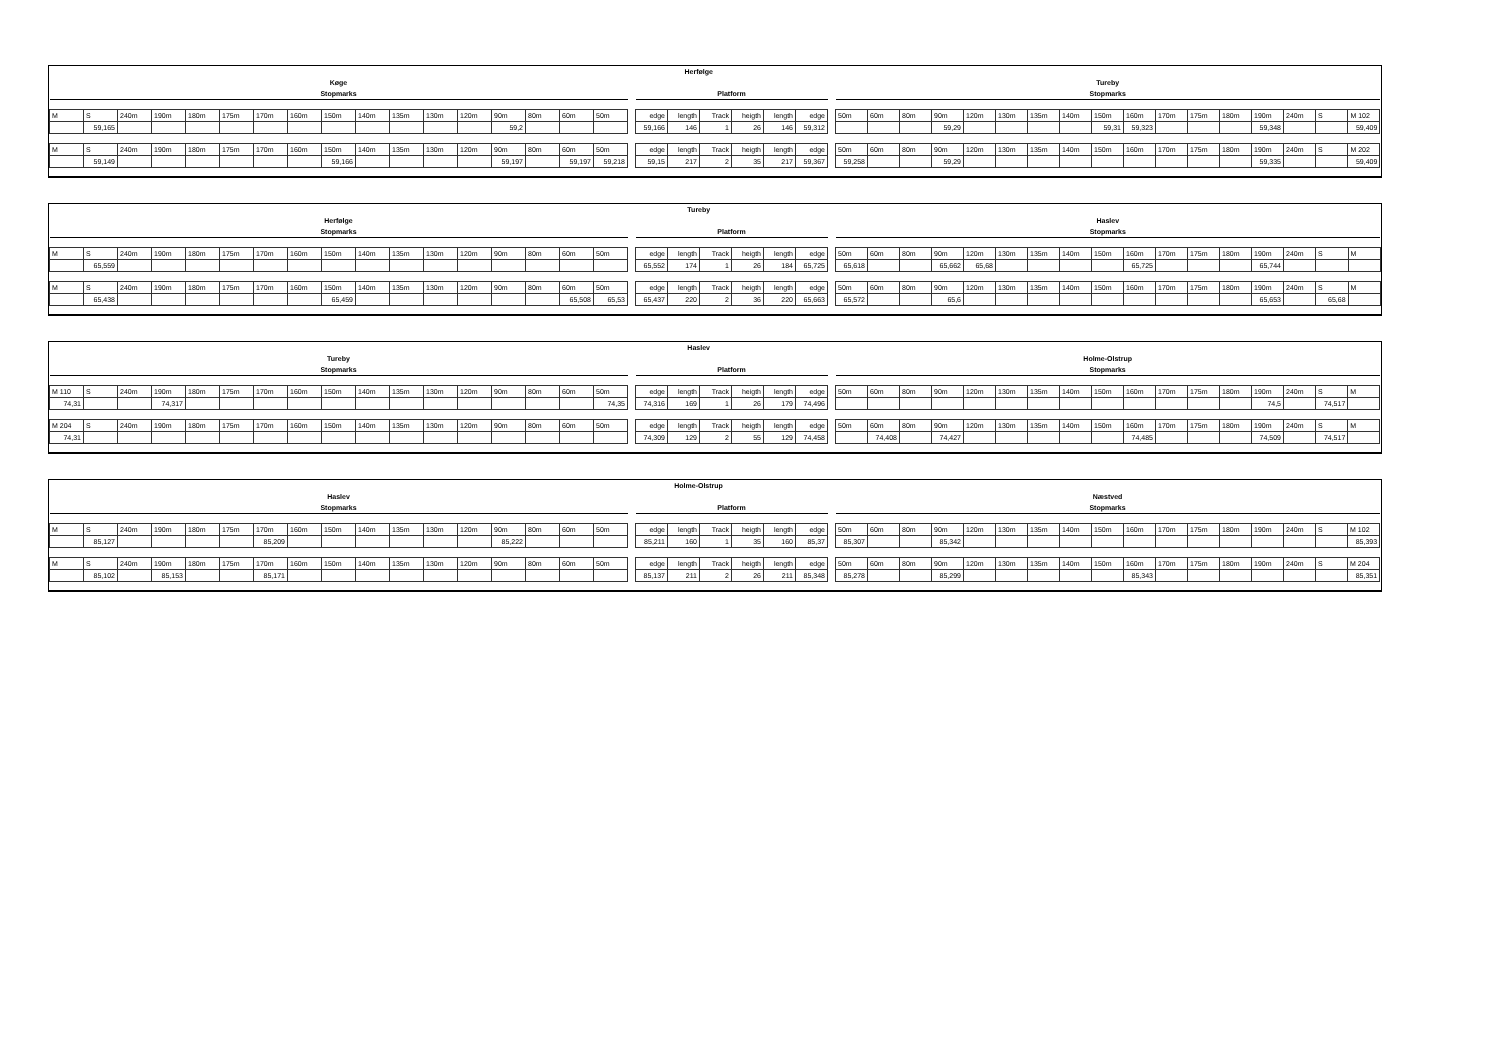| Herfølge | | | | | | | | | | | | | | | | | | | | | | | | | | | | | | | | | | | | | | | | | |
| Køge | | | | | | | | | | | | | | | | | | | | | | | | | Tureby | | | | | | | | | | | | | | | | |
| Stopmarks | | | | | | | | | | | | | | | | | | Platform | | | | | | | Stopmarks | | | | | | | | | | | | | | | | |
| M | S | 240m | 190m | 180m | 175m | 170m | 160m | 150m | 140m | 135m | 130m | 120m | 90m | 80m | 60m | 50m | | edge | length | Track | heigth | length | edge | | 50m | 60m | 80m | 90m | 120m | 130m | 135m | 140m | 150m | 160m | 170m | 175m | 180m | 190m | 240m | S | M 102 |
| | 59,165 | | | | | | | | | | | | 59,2 | | | | | 59,166 | 146 | 1 | 26 | 146 | 59,312 | | | | | 59,29 | | | | | 59,31 | 59,323 | | | | 59,348 | | | 59,409 |
| M | S | 240m | 190m | 180m | 175m | 170m | 160m | 150m | 140m | 135m | 130m | 120m | 90m | 80m | 60m | 50m | | edge | length | Track | heigth | length | edge | | 50m | 60m | 80m | 90m | 120m | 130m | 135m | 140m | 150m | 160m | 170m | 175m | 180m | 190m | 240m | S | M 202 |
| | 59,149 | | | | | | | 59,166 | | | | | 59,197 | | 59,197 | 59,218 | | 59,15 | 217 | 2 | 35 | 217 | 59,367 | | 59,258 | | | 59,29 | | | | | | | | | | 59,335 | | | 59,409 |
| Tureby | | | | | | | | | | | | | | | | | | | | | | | | | | | | | | | | | | | | | | | | | |
| Herfølge | | | | | | | | | | | | | | | | | | | | | | | | | Haslev | | | | | | | | | | | | | | | | |
| Stopmarks | | | | | | | | | | | | | | | | | | Platform | | | | | | | Stopmarks | | | | | | | | | | | | | | | | |
| M | S | 240m | 190m | 180m | 175m | 170m | 160m | 150m | 140m | 135m | 130m | 120m | 90m | 80m | 60m | 50m | | edge | length | Track | heigth | length | edge | | 50m | 60m | 80m | 90m | 120m | 130m | 135m | 140m | 150m | 160m | 170m | 175m | 180m | 190m | 240m | S | M |
| | 65,559 | | | | | | | | | | | | | | | | | 65,552 | 174 | 1 | 26 | 184 | 65,725 | | 65,618 | | | 65,662 | 65,68 | | | | | 65,725 | | | | 65,744 | | | |
| M | S | 240m | 190m | 180m | 175m | 170m | 160m | 150m | 140m | 135m | 130m | 120m | 90m | 80m | 60m | 50m | | edge | length | Track | heigth | length | edge | | 50m | 60m | 80m | 90m | 120m | 130m | 135m | 140m | 150m | 160m | 170m | 175m | 180m | 190m | 240m | S | M |
| | 65,438 | | | | | | | 65,459 | | | | | | | 65,508 | 65,53 | | 65,437 | 220 | 2 | 36 | 220 | 65,663 | | 65,572 | | | 65,6 | | | | | | | | | | 65,653 | | 65,68 | |
| Haslev | | | | | | | | | | | | | | | | | | | | | | | | | | | | | | | | | | | | | | | | | |
| Tureby | | | | | | | | | | | | | | | | | | | | | | | | | Holme-Olstrup | | | | | | | | | | | | | | | | |
| Stopmarks | | | | | | | | | | | | | | | | | | Platform | | | | | | | Stopmarks | | | | | | | | | | | | | | | | |
| M 110 | S | 240m | 190m | 180m | 175m | 170m | 160m | 150m | 140m | 135m | 130m | 120m | 90m | 80m | 60m | 50m | | edge | length | Track | heigth | length | edge | | 50m | 60m | 80m | 90m | 120m | 130m | 135m | 140m | 150m | 160m | 170m | 175m | 180m | 190m | 240m | S | M |
| 74,31 | | | 74,317 | | | | | | | | | | | | | 74,35 | | 74,316 | 169 | 1 | 26 | 179 | 74,496 | | | | | | | | | | | | | | | 74,5 | | 74,517 | |
| M 204 | S | 240m | 190m | 180m | 175m | 170m | 160m | 150m | 140m | 135m | 130m | 120m | 90m | 80m | 60m | 50m | | edge | length | Track | heigth | length | edge | | 50m | 60m | 80m | 90m | 120m | 130m | 135m | 140m | 150m | 160m | 170m | 175m | 180m | 190m | 240m | S | M |
| 74,31 | | | | | | | | | | | | | | | | | | 74,309 | 129 | 2 | 55 | 129 | 74,458 | | | 74,408 | | 74,427 | | | | | | 74,485 | | | | 74,509 | | 74,517 | |
| Holme-Olstrup | | | | | | | | | | | | | | | | | | | | | | | | | | | | | | | | | | | | | | | | | |
| Haslev | | | | | | | | | | | | | | | | | | | | | | | | | Næstved | | | | | | | | | | | | | | | | |
| Stopmarks | | | | | | | | | | | | | | | | | | Platform | | | | | | | Stopmarks | | | | | | | | | | | | | | | | |
| M | S | 240m | 190m | 180m | 175m | 170m | 160m | 150m | 140m | 135m | 130m | 120m | 90m | 80m | 60m | 50m | | edge | length | Track | heigth | length | edge | | 50m | 60m | 80m | 90m | 120m | 130m | 135m | 140m | 150m | 160m | 170m | 175m | 180m | 190m | 240m | S | M 102 |
| | 85,127 | | | | | 85,209 | | | | | | | 85,222 | | | | | 85,211 | 160 | 1 | 35 | 160 | 85,37 | | 85,307 | | | 85,342 | | | | | | | | | | | | | 85,393 |
| M | S | 240m | 190m | 180m | 175m | 170m | 160m | 150m | 140m | 135m | 130m | 120m | 90m | 80m | 60m | 50m | | edge | length | Track | heigth | length | edge | | 50m | 60m | 80m | 90m | 120m | 130m | 135m | 140m | 150m | 160m | 170m | 175m | 180m | 190m | 240m | S | M 204 |
| | 85,102 | | 85,153 | | | 85,171 | | | | | | | | | | | | 85,137 | 211 | 2 | 26 | 211 | 85,348 | | 85,278 | | | 85,299 | | | | | | 85,343 | | | | | | | 85,351 |